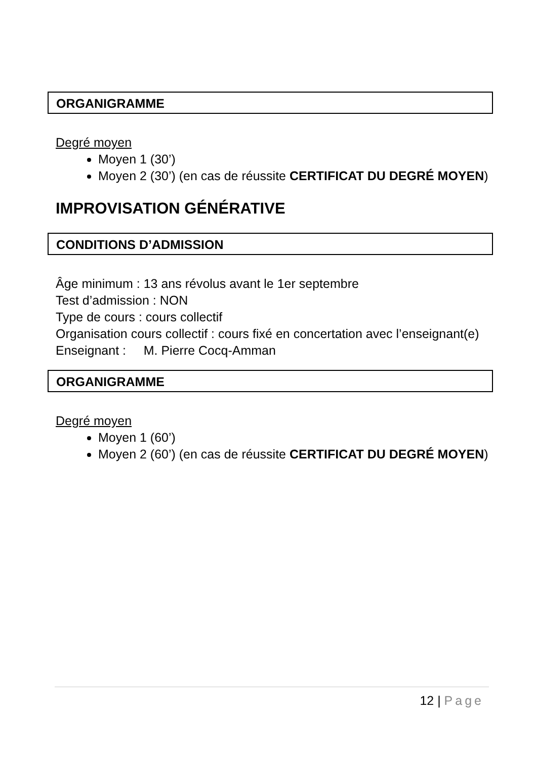ORGANIGRAMME
Degré moyen
Moyen 1 (30’)
Moyen 2 (30’) (en cas de réussite CERTIFICAT DU DEGRÉ MOYEN)
IMPROVISATION GÉNÉRATIVE
CONDITIONS D’ADMISSION
Âge minimum : 13 ans révolus avant le 1er septembre
Test d’admission : NON
Type de cours : cours collectif
Organisation cours collectif : cours fixé en concertation avec l’enseignant(e)
Enseignant : M. Pierre Cocq-Amman
ORGANIGRAMME
Degré moyen
Moyen 1 (60’)
Moyen 2 (60’) (en cas de réussite CERTIFICAT DU DEGRÉ MOYEN)
12 | Page